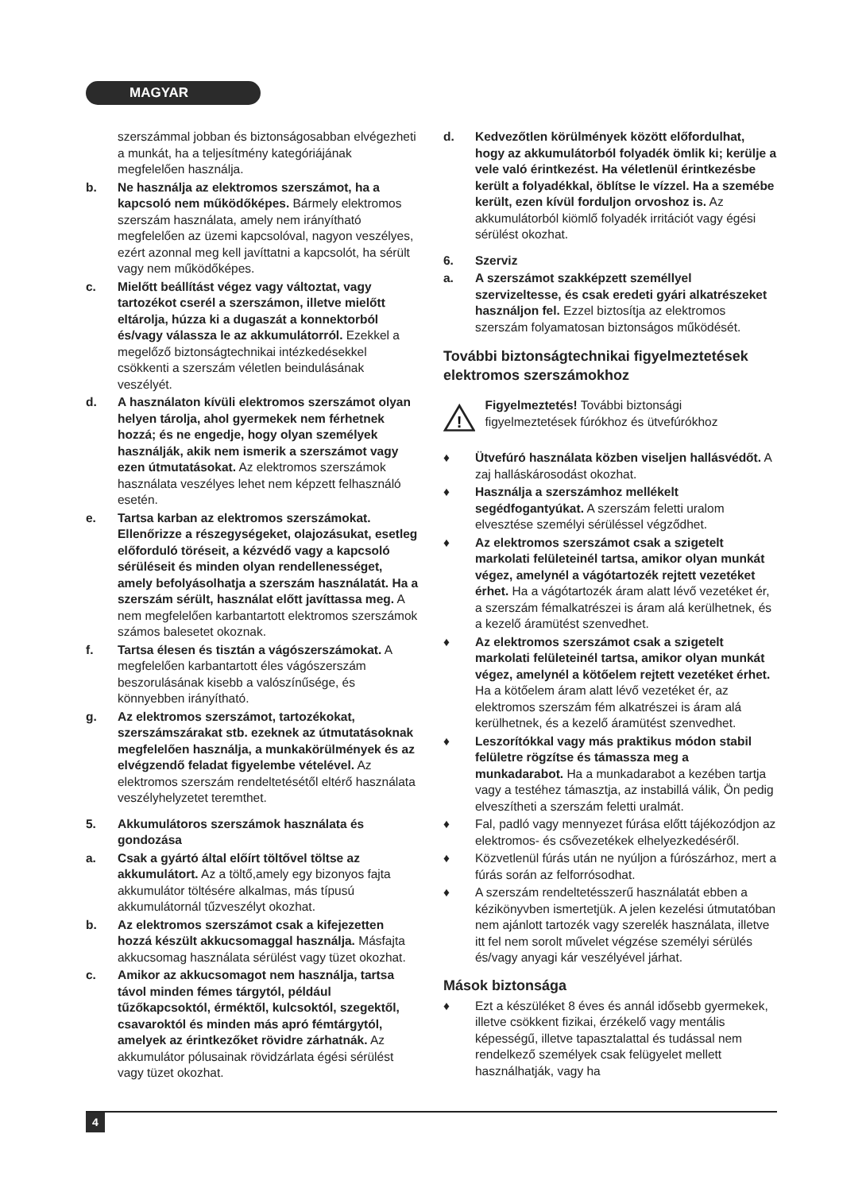MAGYAR
szerszámmal jobban és biztonságosabban elvégezheti a munkát, ha a teljesítmény kategóriájának megfelelően használja.
b. Ne használja az elektromos szerszámot, ha a kapcsoló nem működőképes. Bármely elektromos szerszám használata, amely nem irányítható megfelelően az üzemi kapcsolóval, nagyon veszélyes, ezért azonnal meg kell javíttatni a kapcsolót, ha sérült vagy nem működőképes.
c. Mielőtt beállítást végez vagy változtat, vagy tartozékot cserél a szerszámon, illetve mielőtt eltárolja, húzza ki a dugaszát a konnektorból és/vagy válassza le az akkumulátorról. Ezekkel a megelőző biztonságtechnikai intézkedésekkel csökkenti a szerszám véletlen beindulásának veszélyét.
d. A használaton kívüli elektromos szerszámot olyan helyen tárolja, ahol gyermekek nem férhetnek hozzá; és ne engedje, hogy olyan személyek használják, akik nem ismerik a szerszámot vagy ezen útmutatásokat. Az elektromos szerszámok használata veszélyes lehet nem képzett felhasználó esetén.
e. Tartsa karban az elektromos szerszámokat. Ellenőrizze a részegységeket, olajozásukat, esetleg előforduló töréseit, a kézvédő vagy a kapcsoló sérüléseit és minden olyan rendellenességet, amely befolyásolhatja a szerszám használatát. Ha a szerszám sérült, használat előtt javíttassa meg. A nem megfelelően karbantartott elektromos szerszámok számos balesetet okoznak.
f. Tartsa élesen és tisztán a vágószerszámokat. A megfelelően karbantartott éles vágószerszám beszorulásának kisebb a valószínűsége, és könnyebben irányítható.
g. Az elektromos szerszámot, tartozékokat, szerszámszárakat stb. ezeknek az útmutatásoknak megfelelően használja, a munkakörülmények és az elvégzendő feladat figyelembe vételével. Az elektromos szerszám rendeltetésétől eltérő használata veszélyhelyzetet teremthet.
5. Akkumulátoros szerszámok használata és gondozása
a. Csak a gyártó által előírt töltővel töltse az akkumulátort. Az a töltő,amely egy bizonyos fajta akkumulátor töltésére alkalmas, más típusú akkumulátornál tűzveszélyt okozhat.
b. Az elektromos szerszámot csak a kifejezetten hozzá készült akkucsomaggal használja. Másfajta akkucsomag használata sérülést vagy tüzet okozhat.
c. Amikor az akkucsomagot nem használja, tartsa távol minden fémes tárgytól, például tűzőkapcsoktól, érméktől, kulcsoktól, szegektől, csavaroktól és minden más apró fémtárgytól, amelyek az érintkezőket rövidre zárhatnák. Az akkumulátor pólusainak rövidzárlata égési sérülést vagy tüzet okozhat.
d. Kedvezőtlen körülmények között előfordulhat, hogy az akkumulátorból folyadék ömlik ki; kerülje a vele való érintkezést. Ha véletlenül érintkezésbe került a folyadékkal, öblítse le vízzel. Ha a szemébe került, ezen kívül forduljon orvoshoz is. Az akkumulátorból kiömlő folyadék irritációt vagy égési sérülést okozhat.
6. Szerviz
a. A szerszámot szakképzett személlyel szervizeltesse, és csak eredeti gyári alkatrészeket használjon fel. Ezzel biztosítja az elektromos szerszám folyamatosan biztonságos működését.
További biztonságtechnikai figyelmeztetések elektromos szerszámokhoz
!
Figyelmeztetés! További biztonsági figyelmeztetések fúrókhoz és ütvefúrókhoz
♦ Ütvefúró használata közben viseljen hallásvédőt. A zaj halláskárosodást okozhat.
♦ Használja a szerszámhoz mellékelt segédfogantyúkat. A szerszám feletti uralom elvesztése személyi sérüléssel végződhet.
♦ Az elektromos szerszámot csak a szigetelt markolati felületeinél tartsa, amikor olyan munkát végez, amelynél a vágótartozék rejtett vezetéket érhet. Ha a vágótartozék áram alatt lévő vezetéket ér, a szerszám fémalkatrészei is áram alá kerülhetnek, és a kezelő áramütést szenvedhet.
♦ Az elektromos szerszámot csak a szigetelt markolati felületeinél tartsa, amikor olyan munkát végez, amelynél a kötőelem rejtett vezetéket érhet. Ha a kötőelem áram alatt lévő vezetéket ér, az elektromos szerszám fém alkatrészei is áram alá kerülhetnek, és a kezelő áramütést szenvedhet.
♦ Leszorítókkal vagy más praktikus módon stabil felületre rögzítse és támassza meg a munkadarabot. Ha a munkadarabot a kezében tartja vagy a testéhez támasztja, az instabillá válik, Ön pedig elveszítheti a szerszám feletti uralmát.
♦ Fal, padló vagy mennyezet fúrása előtt tájékozódjon az elektromos- és csővezetékek elhelyezkedéséről.
♦ Közvetlenül fúrás után ne nyúljon a fúrószárhoz, mert a fúrás során az felforrósodhat.
♦ A szerszám rendeltetésszerű használatát ebben a kézikönyvben ismertetjük. A jelen kezelési útmutatóban nem ajánlott tartozék vagy szerelék használata, illetve itt fel nem sorolt művelet végzése személyi sérülés és/vagy anyagi kár veszélyével járhat.
Mások biztonsága
♦ Ezt a készüléket 8 éves és annál idősebb gyermekek, illetve csökkent fizikai, érzékelő vagy mentális képességű, illetve tapasztalattal és tudással nem rendelkező személyek csak felügyelet mellett használhatják, vagy ha
4